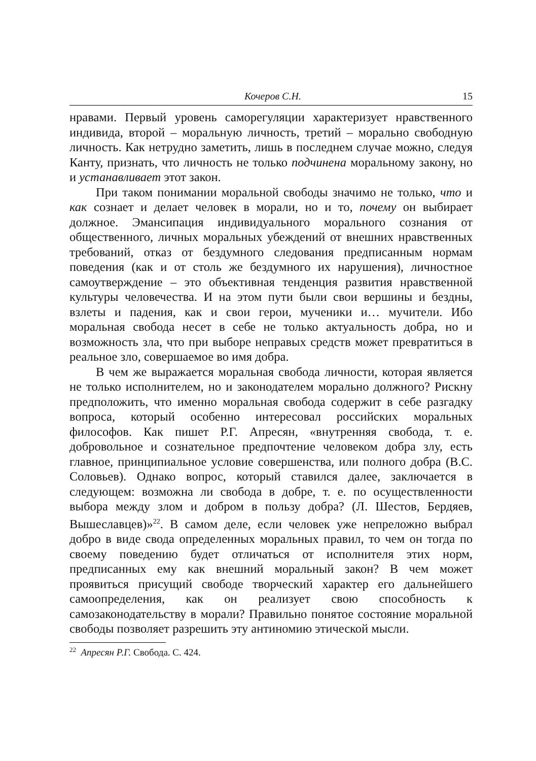Кочеров С.Н. 15
нравами. Первый уровень саморегуляции характеризует нравственного индивида, второй – моральную личность, третий – морально свободную личность. Как нетрудно заметить, лишь в последнем случае можно, следуя Канту, признать, что личность не только подчинена моральному закону, но и устанавливает этот закон.
При таком понимании моральной свободы значимо не только, что и как сознает и делает человек в морали, но и то, почему он выбирает должное. Эмансипация индивидуального морального сознания от общественного, личных моральных убеждений от внешних нравственных требований, отказ от бездумного следования предписанным нормам поведения (как и от столь же бездумного их нарушения), личностное самоутверждение – это объективная тенденция развития нравственной культуры человечества. И на этом пути были свои вершины и бездны, взлеты и падения, как и свои герои, мученики и… мучители. Ибо моральная свобода несет в себе не только актуальность добра, но и возможность зла, что при выборе неправых средств может превратиться в реальное зло, совершаемое во имя добра.
В чем же выражается моральная свобода личности, которая является не только исполнителем, но и законодателем морально должного? Рискну предположить, что именно моральная свобода содержит в себе разгадку вопроса, который особенно интересовал российских моральных философов. Как пишет Р.Г. Апресян, «внутренняя свобода, т. е. добровольное и сознательное предпочтение человеком добра злу, есть главное, принципиальное условие совершенства, или полного добра (В.С. Соловьев). Однако вопрос, который ставился далее, заключается в следующем: возможна ли свобода в добре, т. е. по осуществленности выбора между злом и добром в пользу добра? (Л. Шестов, Бердяев, Вышеславцев)»<sup>22</sup>. В самом деле, если человек уже непреложно выбрал добро в виде свода определенных моральных правил, то чем он тогда по своему поведению будет отличаться от исполнителя этих норм, предписанных ему как внешний моральный закон? В чем может проявиться присущий свободе творческий характер его дальнейшего самоопределения, как он реализует свою способность к самозаконодательству в морали? Правильно понятое состояние моральной свободы позволяет разрешить эту антиномию этической мысли.
<sup>22</sup> Апресян Р.Г. Свобода. С. 424.